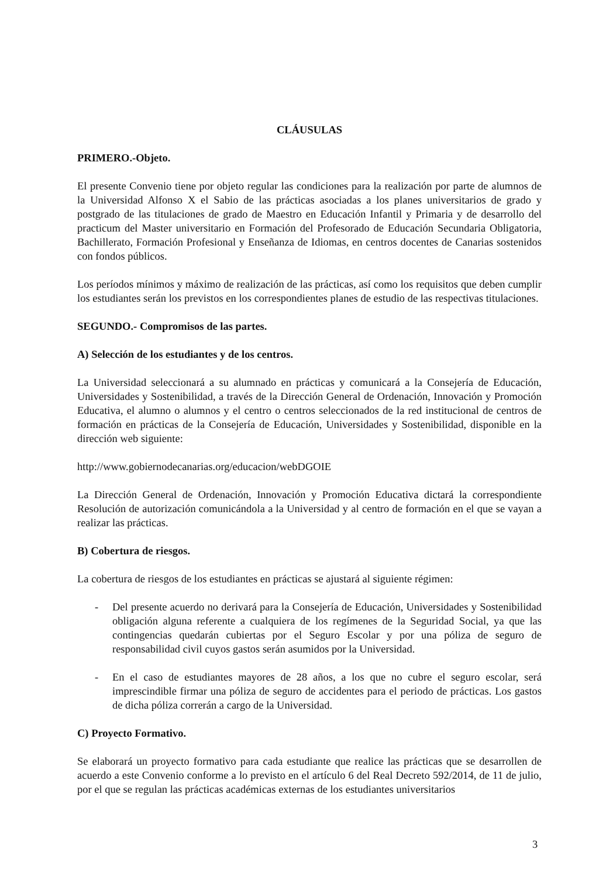CLÁUSULAS
PRIMERO.-Objeto.
El presente Convenio tiene por objeto regular las condiciones para la realización por parte de alumnos de la Universidad Alfonso X el Sabio de las prácticas asociadas a los planes universitarios de grado y postgrado de las titulaciones de grado de Maestro en Educación Infantil y Primaria y de desarrollo del practicum del Master universitario en Formación del Profesorado de Educación Secundaria Obligatoria, Bachillerato, Formación Profesional y Enseñanza de Idiomas, en centros docentes de Canarias sostenidos con fondos públicos.
Los períodos mínimos y máximo de realización de las prácticas, así como los requisitos que deben cumplir los estudiantes serán los previstos en los correspondientes planes de estudio de las respectivas titulaciones.
SEGUNDO.- Compromisos de las partes.
A) Selección de los estudiantes y de los centros.
La Universidad seleccionará a su alumnado en prácticas y comunicará a la Consejería de Educación, Universidades y Sostenibilidad, a través de la Dirección General de Ordenación, Innovación y Promoción Educativa, el alumno o alumnos y el centro o centros seleccionados de la red institucional de centros de formación en prácticas de la Consejería de Educación, Universidades y Sostenibilidad, disponible en la dirección web siguiente:
http://www.gobiernodecanarias.org/educacion/webDGOIE
La Dirección General de Ordenación, Innovación y Promoción Educativa dictará la correspondiente Resolución de autorización comunicándola a la Universidad y al centro de formación en el que se vayan a realizar las prácticas.
B) Cobertura de riesgos.
La cobertura de riesgos de los estudiantes en prácticas se ajustará al siguiente régimen:
- Del presente acuerdo no derivará para la Consejería de Educación, Universidades y Sostenibilidad obligación alguna referente a cualquiera de los regímenes de la Seguridad Social, ya que las contingencias quedarán cubiertas por el Seguro Escolar y por una póliza de seguro de responsabilidad civil cuyos gastos serán asumidos por la Universidad.
- En el caso de estudiantes mayores de 28 años, a los que no cubre el seguro escolar, será imprescindible firmar una póliza de seguro de accidentes para el periodo de prácticas. Los gastos de dicha póliza correrán a cargo de la Universidad.
C) Proyecto Formativo.
Se elaborará un proyecto formativo para cada estudiante que realice las prácticas que se desarrollen de acuerdo a este Convenio conforme a lo previsto en el artículo 6 del Real Decreto 592/2014, de 11 de julio, por el que se regulan las prácticas académicas externas de los estudiantes universitarios
3